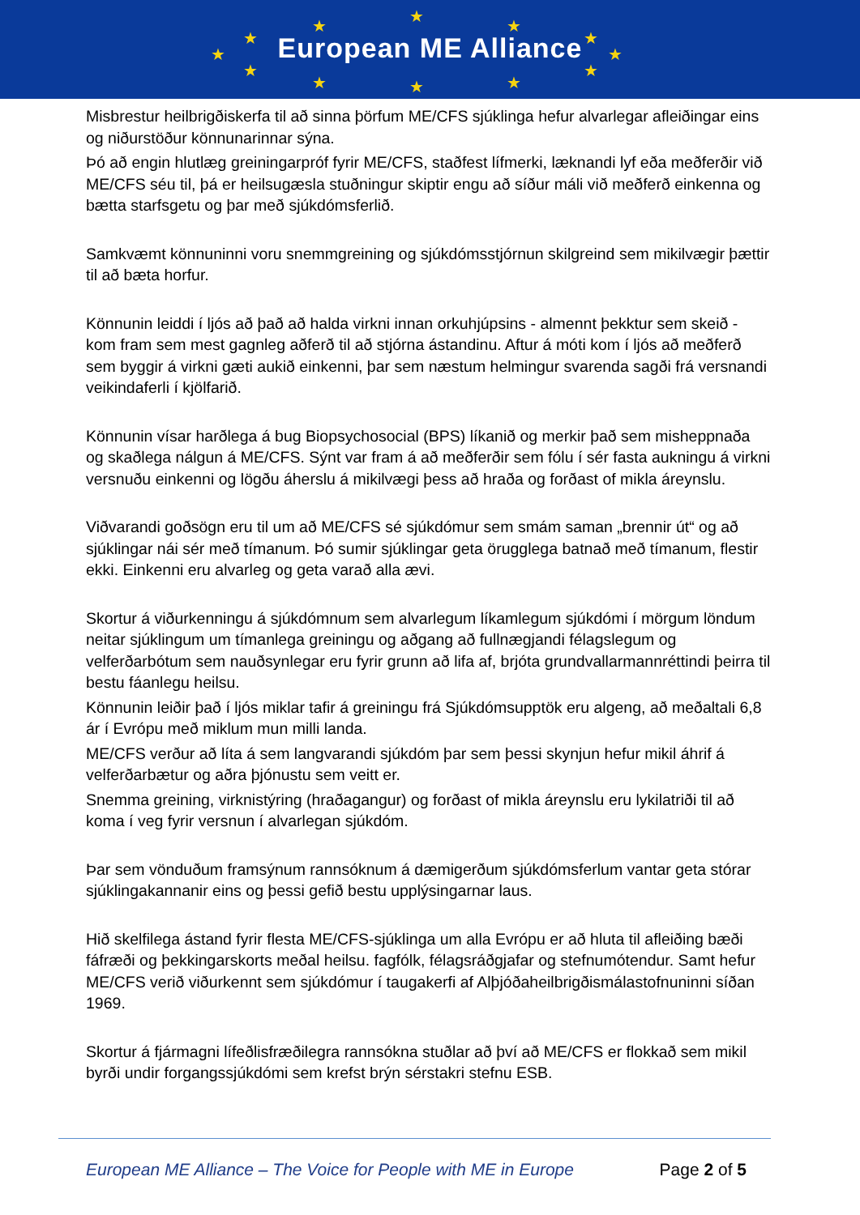★
★ ★
★ ★
★ ★
★ ★
★ ★ ★
European ME Alliance
Misbrestur heilbrigðiskerfa til að sinna þörfum ME/CFS sjúklinga hefur alvarlegar afleiðingar eins og niðurstöður könnunarinnar sýna.
Þó að engin hlutlæg greiningarpróf fyrir ME/CFS, staðfest lífmerki, læknandi lyf eða meðferðir við ME/CFS séu til, þá er heilsugæsla stuðningur skiptir engu að síður máli við meðferð einkenna og bætta starfsgetu og þar með sjúkdómsferlið.
Samkvæmt könnuninni voru snemmgreining og sjúkdómsstjórnun skilgreind sem mikilvægir þættir til að bæta horfur.
Könnunin leiddi í ljós að það að halda virkni innan orkuhjúpsins - almennt þekktur sem skeið - kom fram sem mest gagnleg aðferð til að stjórna ástandinu. Aftur á móti kom í ljós að meðferð sem byggir á virkni gæti aukið einkenni, þar sem næstum helmingur svarenda sagði frá versnandi veikindaferli í kjölfarið.
Könnunin vísar harðlega á bug Biopsychosocial (BPS) líkanið og merkir það sem misheppnaða og skaðlega nálgun á ME/CFS. Sýnt var fram á að meðferðir sem fólu í sér fasta aukningu á virkni versnuðu einkenni og lögðu áherslu á mikilvægi þess að hraða og forðast of mikla áreynslu.
Viðvarandi goðsögn eru til um að ME/CFS sé sjúkdómur sem smám saman „brennir út“ og að sjúklingar nái sér með tímanum. Þó sumir sjúklingar geta örugglega batnað með tímanum, flestir ekki. Einkenni eru alvarleg og geta varað alla ævi.
Skortur á viðurkenningu á sjúkdómnum sem alvarlegum líkamlegum sjúkdómi í mörgum löndum neitar sjúklingum um tímanlega greiningu og aðgang að fullnægjandi félagslegum og velferðarbótum sem nauðsynlegar eru fyrir grunn að lifa af, brjóta grundvallarmannréttindi þeirra til bestu fáanlegu heilsu.
Könnunin leiðir það í ljós miklar tafir á greiningu frá Sjúkdómsupptök eru algeng, að meðaltali 6,8 ár í Evrópu með miklum mun milli landa.
ME/CFS verður að líta á sem langvarandi sjúkdóm þar sem þessi skynjun hefur mikil áhrif á velferðarbætur og aðra þjónustu sem veitt er.
Snemma greining, virknistýring (hraðagangur) og forðast of mikla áreynslu eru lykilatriði til að koma í veg fyrir versnun í alvarlegan sjúkdóm.
Þar sem vönduðum framsýnum rannsóknum á dæmigerðum sjúkdómsferlum vantar geta stórar sjúklingakannanir eins og þessi gefið bestu upplýsingarnar laus.
Hið skelfilega ástand fyrir flesta ME/CFS-sjúklinga um alla Evrópu er að hluta til afleiðing bæði fáfræði og þekkingarskorts meðal heilsu. fagfólk, félagsráðgjafar og stefnumótendur. Samt hefur ME/CFS verið viðurkennt sem sjúkdómur í taugakerfi af Alþjóðaheilbrigðismálastofnuninni síðan 1969.
Skortur á fjármagni lífeðlisfræðilegra rannsókna stuðlar að því að ME/CFS er flokkað sem mikil byrði undir forgangssjúkdómi sem krefst brýn sérstakri stefnu ESB.
European ME Alliance – The Voice for People with ME in Europe Page 2 of 5